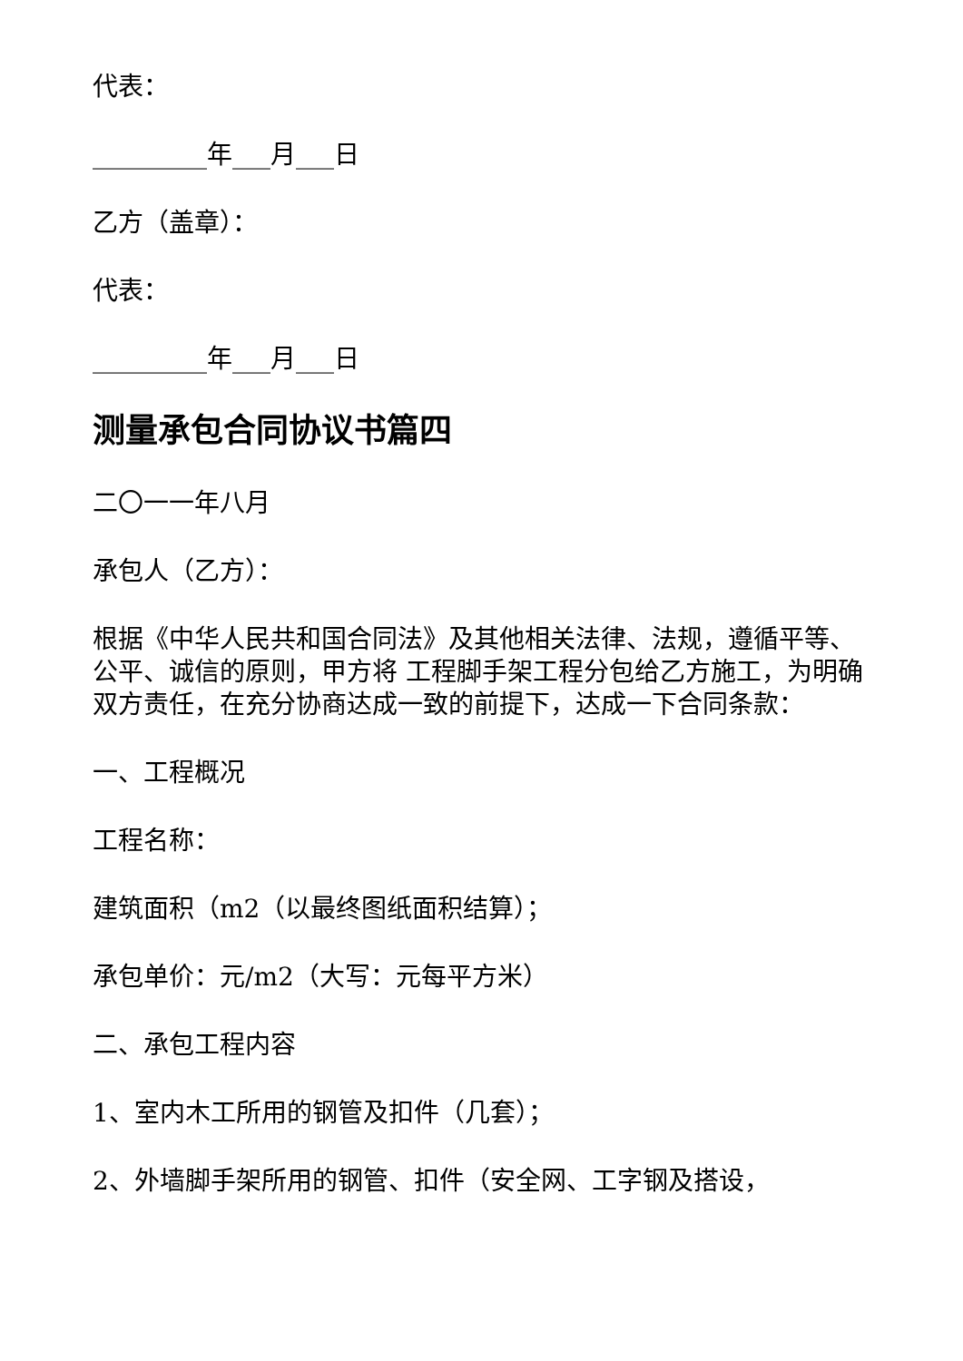代表：
_________年___月___日
乙方（盖章）：
代表：
_________年___月___日
测量承包合同协议书篇四
二〇一一年八月
承包人（乙方）：
根据《中华人民共和国合同法》及其他相关法律、法规，遵循平等、公平、诚信的原则，甲方将 工程脚手架工程分包给乙方施工，为明确双方责任，在充分协商达成一致的前提下，达成一下合同条款：
一、工程概况
工程名称：
建筑面积（m2（以最终图纸面积结算）；
承包单价：元/m2（大写：元每平方米）
二、承包工程内容
1、室内木工所用的钢管及扣件（几套）；
2、外墙脚手架所用的钢管、扣件（安全网、工字钢及搭设，